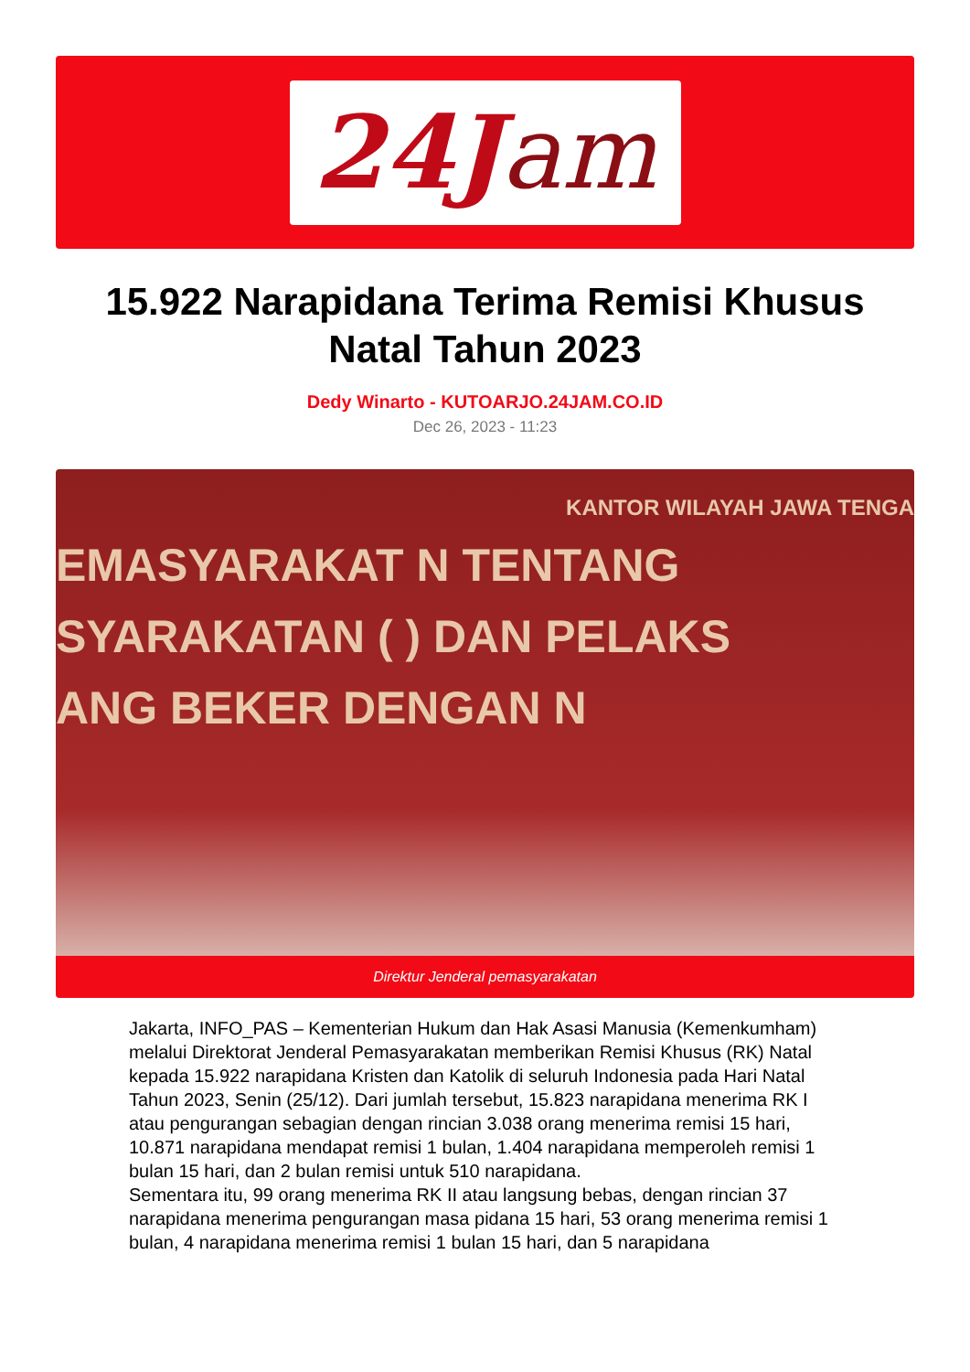24J am
15.922 Narapidana Terima Remisi Khusus Natal Tahun 2023
Dedy Winarto - KUTOARJO.24JAM.CO.ID
Dec 26, 2023 - 11:23
KANTOR WILAYAH JAWA TENGA
EMASYARAKAT N TENTANG
SYARAKATAN ( ) DAN PELAKS
ANG BEKER DENGAN N
Direktur Jenderal pemasyarakatan
Jakarta, INFO_PAS – Kementerian Hukum dan Hak Asasi Manusia (Kemenkumham) melalui Direktorat Jenderal Pemasyarakatan memberikan Remisi Khusus (RK) Natal kepada 15.922 narapidana Kristen dan Katolik di seluruh Indonesia pada Hari Natal Tahun 2023, Senin (25/12). Dari jumlah tersebut, 15.823 narapidana menerima RK I atau pengurangan sebagian dengan rincian 3.038 orang menerima remisi 15 hari, 10.871 narapidana mendapat remisi 1 bulan, 1.404 narapidana memperoleh remisi 1 bulan 15 hari, dan 2 bulan remisi untuk 510 narapidana.
Sementara itu, 99 orang menerima RK II atau langsung bebas, dengan rincian 37 narapidana menerima pengurangan masa pidana 15 hari, 53 orang menerima remisi 1 bulan, 4 narapidana menerima remisi 1 bulan 15 hari, dan 5 narapidana